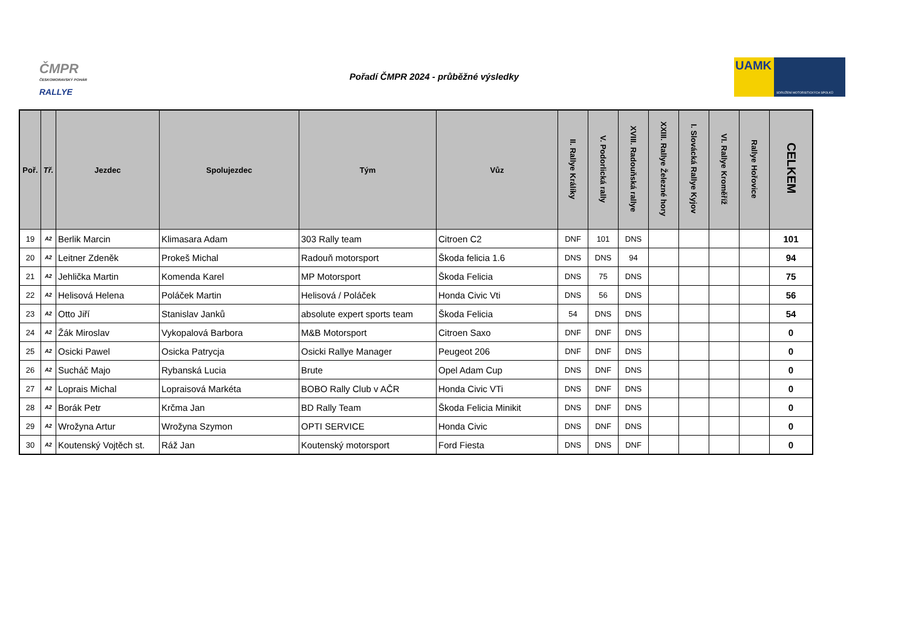ČMPR
ČESKOMORAVSKÝ POHÁR
RALLYE
Pořadí ČMPR 2024 - průběžné výsledky
UAMK
SDRUŽENÍ MOTORISTICKÝCH SPOLKŮ
| Poř. | Tř. | Jezdec | Spolujezdec | Tým | Vůz | II. Rallye Králíky | V. Podorlická rally | XVIII. Radouňská rallye | XXIII. Rallye Železné hory | I. Slovácká Rallye Kyjov | VI. Rallye Kroměříž | Rallye Hořovice | CELKEM |
| --- | --- | --- | --- | --- | --- | --- | --- | --- | --- | --- | --- | --- | --- |
| 19 | A2 | Berlik Marcin | Klimasara Adam | 303 Rally team | Citroen C2 | DNF | 101 | DNS | | | | | 101 |
| 20 | A2 | Leitner Zdeněk | Prokeš Michal | Radouň motorsport | Škoda felicia 1.6 | DNS | DNS | 94 | | | | | 94 |
| 21 | A2 | Jehlička Martin | Komenda Karel | MP Motorsport | Škoda Felicia | DNS | 75 | DNS | | | | | 75 |
| 22 | A2 | Helisová Helena | Poláček Martin | Helisová / Poláček | Honda Civic Vti | DNS | 56 | DNS | | | | | 56 |
| 23 | A2 | Otto Jiří | Stanislav Janků | absolute expert sports team | Škoda Felicia | 54 | DNS | DNS | | | | | 54 |
| 24 | A2 | Žák Miroslav | Vykopalová Barbora | M&B Motorsport | Citroen Saxo | DNF | DNF | DNS | | | | | 0 |
| 25 | A2 | Osicki Pawel | Osicka Patrycja | Osicki Rallye Manager | Peugeot 206 | DNF | DNF | DNS | | | | | 0 |
| 26 | A2 | Sucháč Majo | Rybanská Lucia | Brute | Opel Adam Cup | DNS | DNF | DNS | | | | | 0 |
| 27 | A2 | Loprais Michal | Lopraisová Markéta | BOBO Rally Club v AČR | Honda Civic VTi | DNS | DNF | DNS | | | | | 0 |
| 28 | A2 | Borák Petr | Krčma Jan | BD Rally Team | Škoda Felicia Minikit | DNS | DNF | DNS | | | | | 0 |
| 29 | A2 | Wrožyna Artur | Wrožyna Szymon | OPTI SERVICE | Honda Civic | DNS | DNF | DNS | | | | | 0 |
| 30 | A2 | Koutenský Vojtěch st. | Ráž Jan | Koutenský motorsport | Ford Fiesta | DNS | DNS | DNF | | | | | 0 |